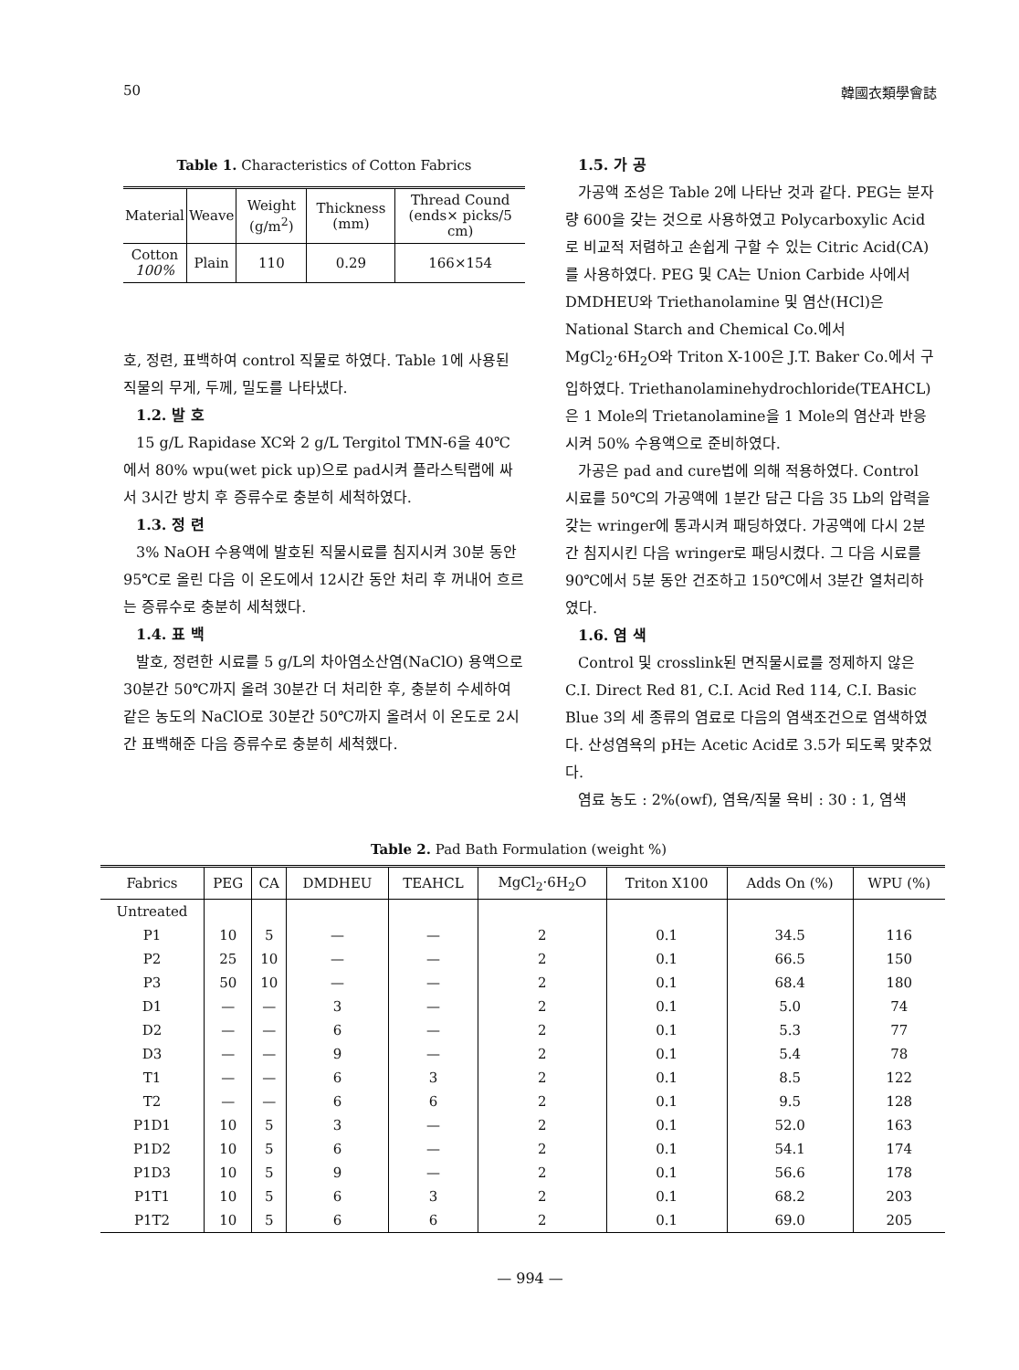50 韓國衣類學會誌
Table 1. Characteristics of Cotton Fabrics
| Material | Weave | Weight (g/m<sup>2</sup>) | Thickness (mm) | Thread Cound (ends× picks/5 cm) |
| --- | --- | --- | --- | --- |
| Cotton 100% | Plain | 110 | 0.29 | 166×154 |
호, 정련, 표백하여 control 직물로 하였다. Table 1에 사용된 직물의 무게, 두께, 밀도를 나타냈다.
1.2. 발 호
15 g/L Rapidase XC와 2 g/L Tergitol TMN-6을 40℃ 에서 80% wpu(wet pick up)으로 pad시켜 플라스틱랩에 싸서 3시간 방치 후 증류수로 충분히 세척하였다.
1.3. 정 련
3% NaOH 수용액에 발호된 직물시료를 침지시켜 30분 동안 95℃로 올린 다음 이 온도에서 12시간 동안 처리 후 꺼내어 흐르는 증류수로 충분히 세척했다.
1.4. 표 백
발호, 정련한 시료를 5 g/L의 차아염소산염(NaClO) 용액으로 30분간 50℃까지 올려 30분간 더 처리한 후, 충분히 수세하여 같은 농도의 NaClO로 30분간 50℃까지 올려서 이 온도로 2시간 표백해준 다음 증류수로 충분히 세척했다.
1.5. 가 공
가공액 조성은 Table 2에 나타난 것과 같다. PEG는 분자량 600을 갖는 것으로 사용하였고 Polycarboxylic Acid로 비교적 저렴하고 손쉽게 구할 수 있는 Citric Acid(CA)를 사용하였다. PEG 및 CA는 Union Carbide 사에서 DMDHEU와 Triethanolamine 및 염산(HCl)은 National Starch and Chemical Co.에서 MgCl<sub>2</sub>·6H<sub>2</sub>O와 Triton X-100은 J.T. Baker Co.에서 구입하였다. Triethanolaminehydrochloride(TEAHCL)은 1 Mole의 Trietanolamine을 1 Mole의 염산과 반응시켜 50% 수용액으로 준비하였다.
가공은 pad and cure법에 의해 적용하였다. Control 시료를 50℃의 가공액에 1분간 담근 다음 35 Lb의 압력을 갖는 wringer에 통과시켜 패딩하였다. 가공액에 다시 2분간 침지시킨 다음 wringer로 패딩시켰다. 그 다음 시료를 90℃에서 5분 동안 건조하고 150℃에서 3분간 열처리하였다.
1.6. 염 색
Control 및 crosslink된 면직물시료를 정제하지 않은 C.I. Direct Red 81, C.I. Acid Red 114, C.I. Basic Blue 3의 세 종류의 염료로 다음의 염색조건으로 염색하였다. 산성염욕의 pH는 Acetic Acid로 3.5가 되도록 맞추었다.
염료 농도 : 2%(owf), 염욕/직물 욕비 : 30 : 1, 염색
Table 2. Pad Bath Formulation (weight %)
| Fabrics | PEG | CA | DMDHEU | TEAHCL | MgCl<sub>2</sub>·6H<sub>2</sub>O | Triton X100 | Adds On (%) | WPU (%) |
| --- | --- | --- | --- | --- | --- | --- | --- | --- |
| Untreated | | | | | | | | |
| P1 | 10 | 5 | — | — | 2 | 0.1 | 34.5 | 116 |
| P2 | 25 | 10 | — | — | 2 | 0.1 | 66.5 | 150 |
| P3 | 50 | 10 | — | — | 2 | 0.1 | 68.4 | 180 |
| D1 | — | — | 3 | — | 2 | 0.1 | 5.0 | 74 |
| D2 | — | — | 6 | — | 2 | 0.1 | 5.3 | 77 |
| D3 | — | — | 9 | — | 2 | 0.1 | 5.4 | 78 |
| T1 | — | — | 6 | 3 | 2 | 0.1 | 8.5 | 122 |
| T2 | — | — | 6 | 6 | 2 | 0.1 | 9.5 | 128 |
| P1D1 | 10 | 5 | 3 | — | 2 | 0.1 | 52.0 | 163 |
| P1D2 | 10 | 5 | 6 | — | 2 | 0.1 | 54.1 | 174 |
| P1D3 | 10 | 5 | 9 | — | 2 | 0.1 | 56.6 | 178 |
| P1T1 | 10 | 5 | 6 | 3 | 2 | 0.1 | 68.2 | 203 |
| P1T2 | 10 | 5 | 6 | 6 | 2 | 0.1 | 69.0 | 205 |
— 994 —